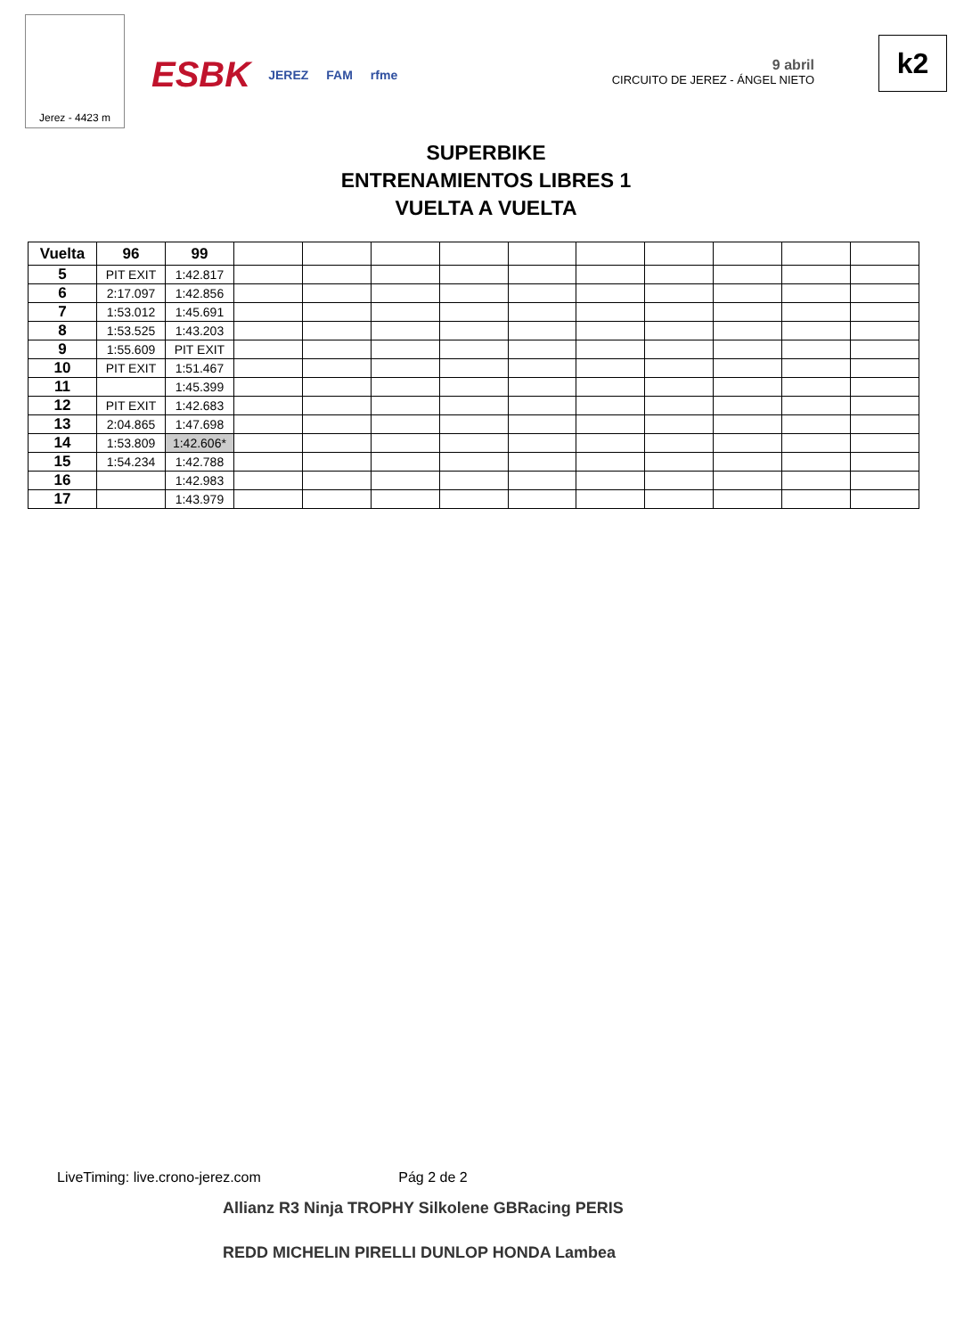Jerez - 4423 m
ESBK JEREZ FAM rfme
9 abril
CIRCUITO DE JEREZ - ÁNGEL NIETO
k2
SUPERBIKE
ENTRENAMIENTOS LIBRES 1
VUELTA A VUELTA
| Vuelta | 96 | 99 | | | | | | | | | | |
| --- | --- | --- | --- | --- | --- | --- | --- | --- | --- | --- | --- | --- |
| 5 | PIT EXIT | 1:42.817 | | | | | | | | | | |
| 6 | 2:17.097 | 1:42.856 | | | | | | | | | | |
| 7 | 1:53.012 | 1:45.691 | | | | | | | | | | |
| 8 | 1:53.525 | 1:43.203 | | | | | | | | | | |
| 9 | 1:55.609 | PIT EXIT | | | | | | | | | | |
| 10 | PIT EXIT | 1:51.467 | | | | | | | | | | |
| 11 | | 1:45.399 | | | | | | | | | | |
| 12 | PIT EXIT | 1:42.683 | | | | | | | | | | |
| 13 | 2:04.865 | 1:47.698 | | | | | | | | | | |
| 14 | 1:53.809 | 1:42.606* | | | | | | | | | | |
| 15 | 1:54.234 | 1:42.788 | | | | | | | | | | |
| 16 | | 1:42.983 | | | | | | | | | | |
| 17 | | 1:43.979 | | | | | | | | | | |
LiveTiming: live.crono-jerez.com Pág 2 de 2
Allianz R3 Ninja TROPHY Silkolene GBRacing PERIS
REDD MICHELIN PIRELLI DUNLOP HONDA Lambea